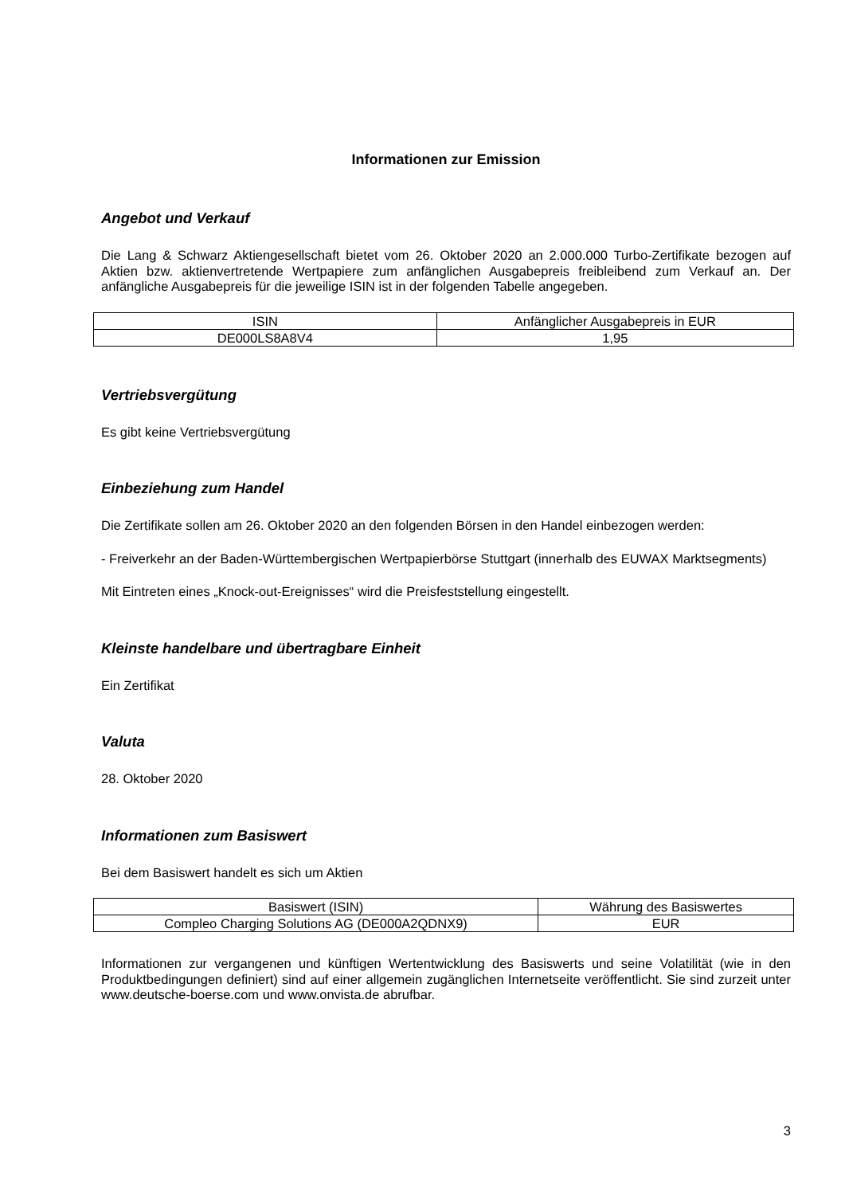Informationen zur Emission
Angebot und Verkauf
Die Lang & Schwarz Aktiengesellschaft bietet vom 26. Oktober 2020 an 2.000.000 Turbo-Zertifikate bezogen auf Aktien bzw. aktienvertretende Wertpapiere zum anfänglichen Ausgabepreis freibleibend zum Verkauf an. Der anfängliche Ausgabepreis für die jeweilige ISIN ist in der folgenden Tabelle angegeben.
| ISIN | Anfänglicher Ausgabepreis in EUR |
| DE000LS8A8V4 | 1,95 |
Vertriebsvergütung
Es gibt keine Vertriebsvergütung
Einbeziehung zum Handel
Die Zertifikate sollen am 26. Oktober 2020 an den folgenden Börsen in den Handel einbezogen werden:
- Freiverkehr an der Baden-Württembergischen Wertpapierbörse Stuttgart (innerhalb des EUWAX Marktsegments)
Mit Eintreten eines „Knock-out-Ereignisses“ wird die Preisfeststellung eingestellt.
Kleinste handelbare und übertragbare Einheit
Ein Zertifikat
Valuta
28. Oktober 2020
Informationen zum Basiswert
Bei dem Basiswert handelt es sich um Aktien
| Basiswert (ISIN) | Währung des Basiswertes |
| Compleo Charging Solutions AG (DE000A2QDNX9) | EUR |
Informationen zur vergangenen und künftigen Wertentwicklung des Basiswerts und seine Volatilität (wie in den Produktbedingungen definiert) sind auf einer allgemein zugänglichen Internetseite veröffentlicht. Sie sind zurzeit unter www.deutsche-boerse.com und www.onvista.de abrufbar.
3